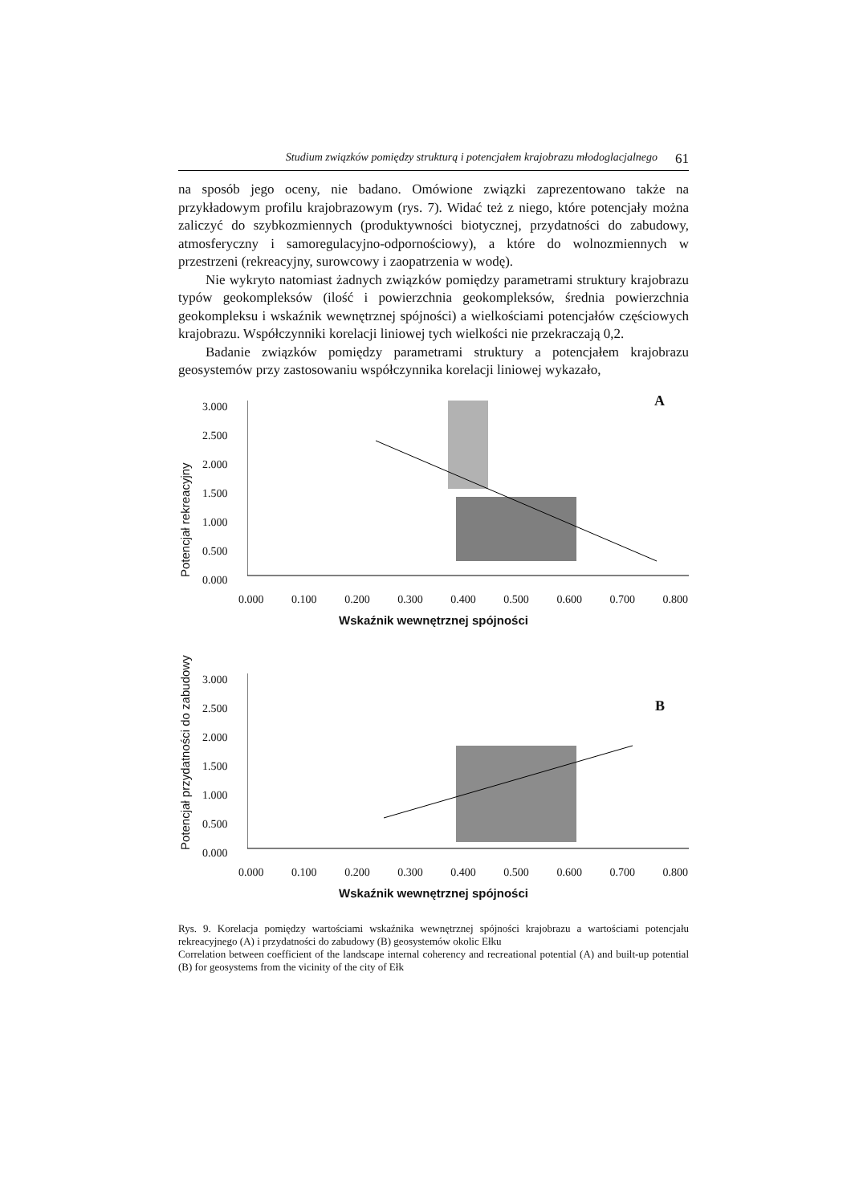Studium związków pomiędzy strukturą i potencjałem krajobrazu młodoglacjalnego 61
na sposób jego oceny, nie badano. Omówione związki zaprezentowano także na przykładowym profilu krajobrazowym (rys. 7). Widać też z niego, które potencjały można zaliczyć do szybkozmiennych (produktywności biotycznej, przydatności do zabudowy, atmosferyczny i samoregulacyjno-odpornościowy), a które do wolnozmiennych w przestrzeni (rekreacyjny, surowcowy i zaopatrzenia w wodę).
Nie wykryto natomiast żadnych związków pomiędzy parametrami struktury krajobrazu typów geokompleksów (ilość i powierzchnia geokompleksów, średnia powierzchnia geokompleksu i wskaźnik wewnętrznej spójności) a wielkościami potencjałów częściowych krajobrazu. Współczynniki korelacji liniowej tych wielkości nie przekraczają 0,2.
Badanie związków pomiędzy parametrami struktury a potencjałem krajobrazu geosystemów przy zastosowaniu współczynnika korelacji liniowej wykazało,
Potencjał rekreacyjny
3.000
2.500
2.000
1.500
1.000
0.500
0.000
A
0.000 0.100 0.200 0.300 0.400 0.500 0.600 0.700 0.800
Wskaźnik wewnętrznej spójności
Potencjał przydatności do zabudowy
3.000
2.500
2.000
1.500
1.000
0.500
0.000
B
0.000 0.100 0.200 0.300 0.400 0.500 0.600 0.700 0.800
Wskaźnik wewnętrznej spójności
Rys. 9. Korelacja pomiędzy wartościami wskaźnika wewnętrznej spójności krajobrazu a wartościami potencjału rekreacyjnego (A) i przydatności do zabudowy (B) geosystemów okolic Ełku
Correlation between coefficient of the landscape internal coherency and recreational potential (A) and built-up potential (B) for geosystems from the vicinity of the city of Ełk